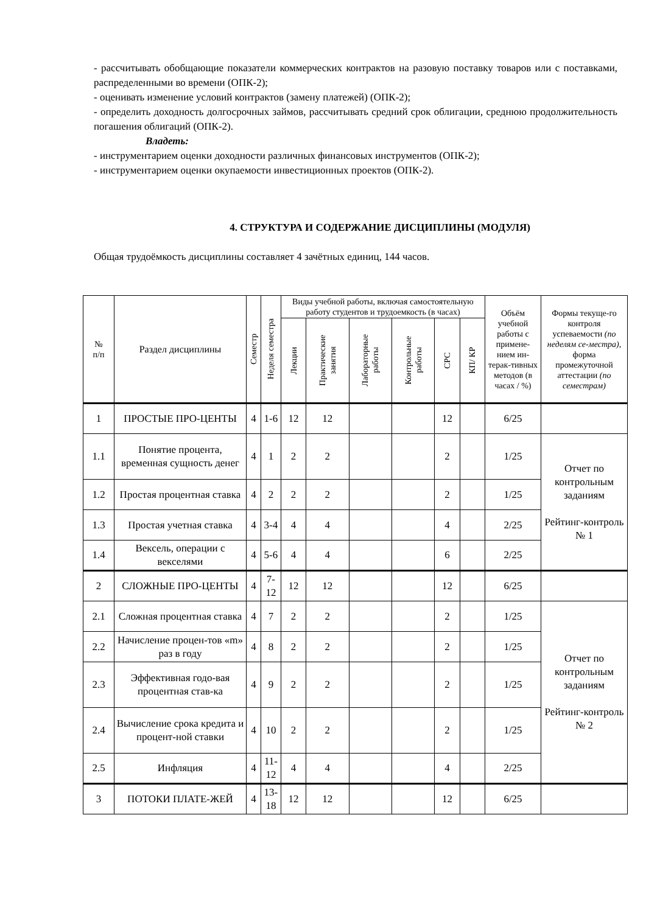- рассчитывать обобщающие показатели коммерческих контрактов на разовую поставку товаров или с поставками, распределенными во времени (ОПК-2);
- оценивать изменение условий контрактов (замену платежей) (ОПК-2);
- определить доходность долгосрочных займов, рассчитывать средний срок облигации, среднюю продолжительность погашения облигаций (ОПК-2).
Владеть:
- инструментарием оценки доходности различных финансовых инструментов (ОПК-2);
- инструментарием оценки окупаемости инвестиционных проектов (ОПК-2).
4. СТРУКТУРА И СОДЕРЖАНИЕ ДИСЦИПЛИНЫ (МОДУЛЯ)
Общая трудоёмкость дисциплины составляет 4 зачётных единиц, 144 часов.
| № п/п | Раздел дисциплины | Семестр | Неделя семестра | Виды учебной работы, включая самостоятельную работу студентов и трудоемкость (в часах) | | | | | | Объём учебной работы с примене-нием ин-терак-тивных методов (в часах / %) | Формы текуще-го контроля успеваемости (по неделям се-местра) , форма промежуточной аттестации (по семестрам) |
| --- | --- | --- | --- | --- | --- | --- | --- | --- | --- | --- | --- |
| | | | | Лекции | Практические занятия | Лабораторные работы | Контрольные работы | СРС | КП/ КР | | |
| 1 | ПРОСТЫЕ ПРО-ЦЕНТЫ | 4 | 1-6 | 12 | 12 | | | 12 | | 6/25 | |
| 1.1 | Понятие процента, временная сущность денег | 4 | 1 | 2 | 2 | | | 2 | | 1/25 | Отчет по контрольным заданиям Рейтинг-контроль № 1 |
| 1.2 | Простая процентная ставка | 4 | 2 | 2 | 2 | | | 2 | | 1/25 | |
| 1.3 | Простая учетная ставка | 4 | 3-4 | 4 | 4 | | | 4 | | 2/25 | |
| 1.4 | Вексель, операции с векселями | 4 | 5-6 | 4 | 4 | | | 6 | | 2/25 | |
| 2 | СЛОЖНЫЕ ПРО-ЦЕНТЫ | 4 | 7-12 | 12 | 12 | | | 12 | | 6/25 | |
| 2.1 | Сложная процентная ставка | 4 | 7 | 2 | 2 | | | 2 | | 1/25 | Отчет по контрольным заданиям Рейтинг-контроль № 2 |
| 2.2 | Начисление процен-тов «m» раз в году | 4 | 8 | 2 | 2 | | | 2 | | 1/25 | |
| 2.3 | Эффективная годо-вая процентная став-ка | 4 | 9 | 2 | 2 | | | 2 | | 1/25 | |
| 2.4 | Вычисление срока кредита и процент-ной ставки | 4 | 10 | 2 | 2 | | | 2 | | 1/25 | |
| 2.5 | Инфляция | 4 | 11- 12 | 4 | 4 | | | 4 | | 2/25 | |
| 3 | ПОТОКИ ПЛАТЕ-ЖЕЙ | 4 | 13- 18 | 12 | 12 | | | 12 | | 6/25 | |